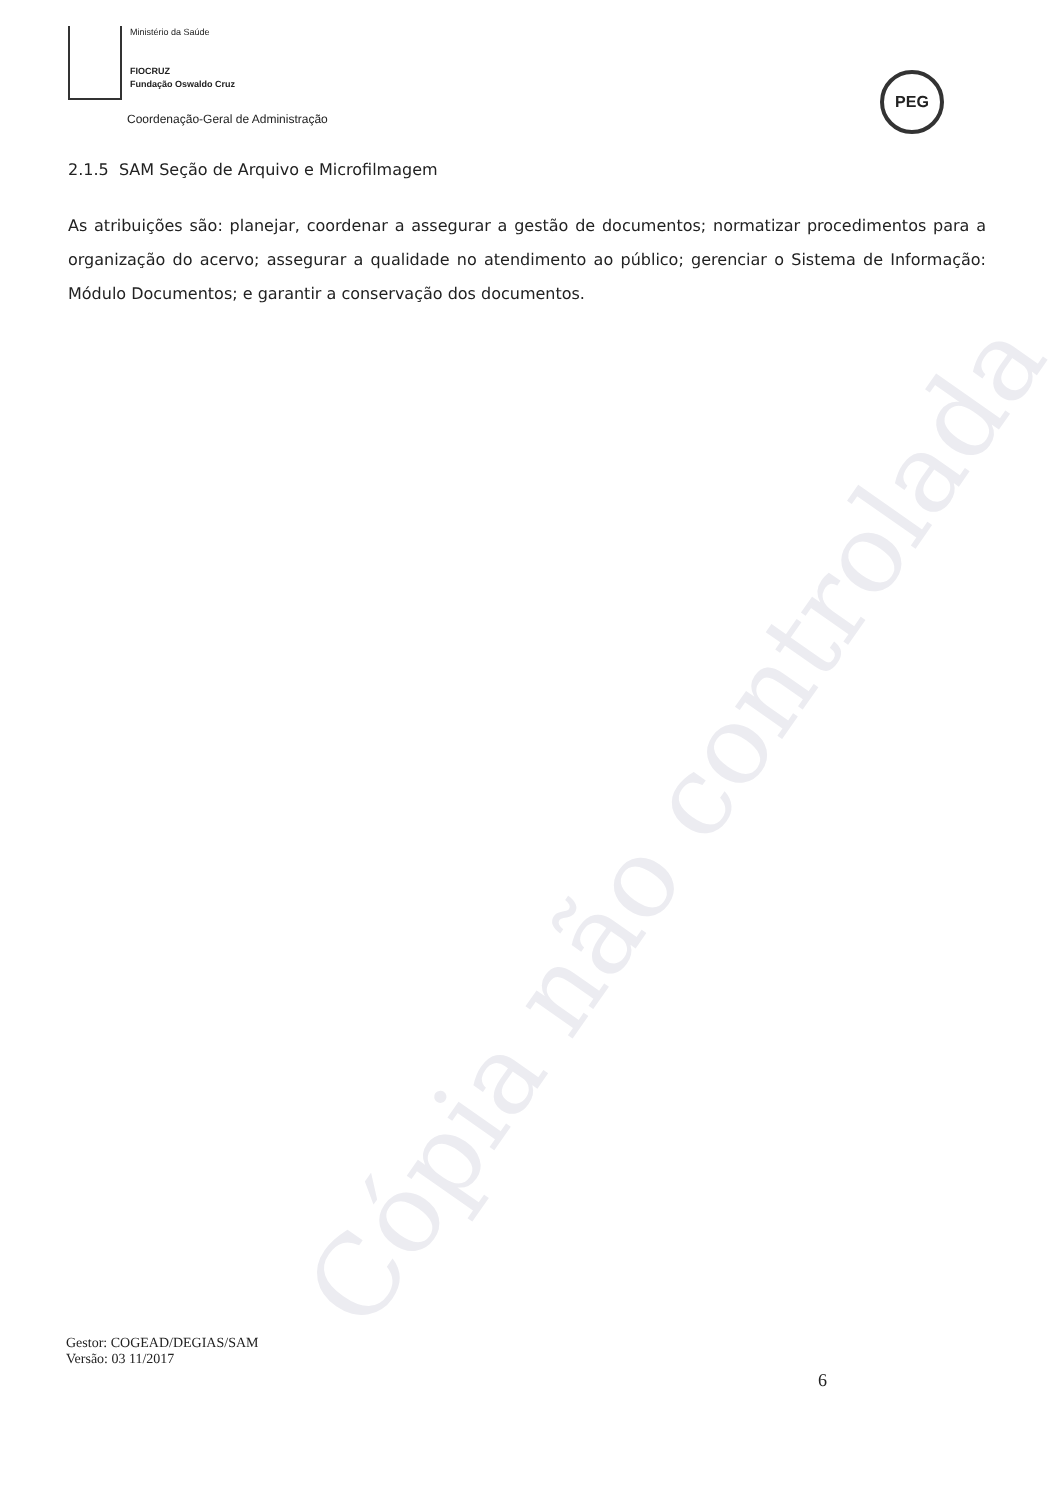Cópia não controlada
Ministério da Saúde
FIOCRUZ
Fundação Oswaldo Cruz
Coordenação-Geral de Administração
PEG
2.1.5 SAM Seção de Arquivo e Microfilmagem
As atribuições são: planejar, coordenar a assegurar a gestão de documentos; normatizar procedimentos para a organização do acervo; assegurar a qualidade no atendimento ao público; gerenciar o Sistema de Informação: Módulo Documentos; e garantir a conservação dos documentos.
Gestor: COGEAD/DEGIAS/SAM
Versão: 03 11/2017
6